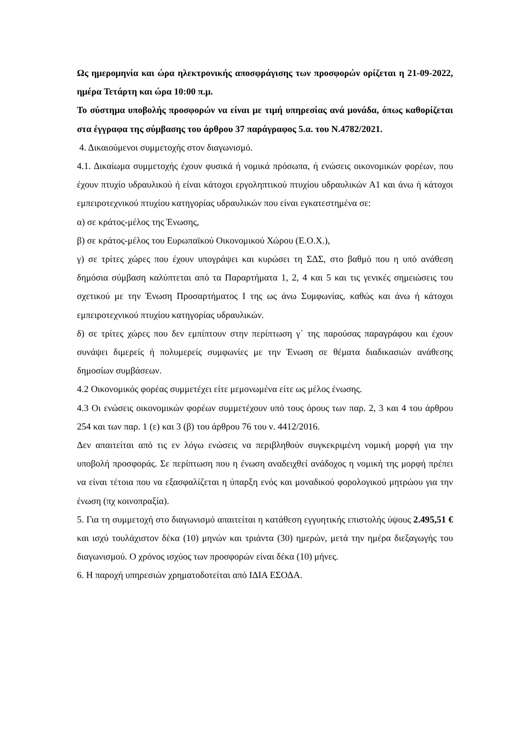Ως ημερομηνία και ώρα ηλεκτρονικής αποσφράγισης των προσφορών ορίζεται η 21-09-2022, ημέρα Τετάρτη και ώρα 10:00 π.μ.
Το σύστημα υποβολής προσφορών να είναι με τιμή υπηρεσίας ανά μονάδα, όπως καθορίζεται στα έγγραφα της σύμβασης του άρθρου 37 παράγραφος 5.α. του Ν.4782/2021.
4. Δικαιούμενοι συμμετοχής στον διαγωνισμό.
4.1. Δικαίωμα συμμετοχής έχουν φυσικά ή νομικά πρόσωπα, ή ενώσεις οικονομικών φορέων, που έχουν πτυχίο υδραυλικού ή είναι κάτοχοι εργοληπτικού πτυχίου υδραυλικών Α1 και άνω ή κάτοχοι εμπειροτεχνικού πτυχίου κατηγορίας υδραυλικών που είναι εγκατεστημένα σε:
α) σε κράτος-μέλος της Ένωσης,
β) σε κράτος-μέλος του Ευρωπαϊκού Οικονομικού Χώρου (Ε.Ο.Χ.),
γ) σε τρίτες χώρες που έχουν υπογράψει και κυρώσει τη ΣΔΣ, στο βαθμό που η υπό ανάθεση δημόσια σύμβαση καλύπτεται από τα Παραρτήματα 1, 2, 4 και 5 και τις γενικές σημειώσεις του σχετικού με την Ένωση Προσαρτήματος I της ως άνω Συμφωνίας, καθώς και άνω ή κάτοχοι εμπειροτεχνικού πτυχίου κατηγορίας υδραυλικών.
δ) σε τρίτες χώρες που δεν εμπίπτουν στην περίπτωση γ΄ της παρούσας παραγράφου και έχουν συνάψει διμερείς ή πολυμερείς συμφωνίες με την Ένωση σε θέματα διαδικασιών ανάθεσης δημοσίων συμβάσεων.
4.2 Οικονομικός φορέας συμμετέχει είτε μεμονωμένα είτε ως μέλος ένωσης.
4.3 Οι ενώσεις οικονομικών φορέων συμμετέχουν υπό τους όρους των παρ. 2, 3 και 4 του άρθρου 254 και των παρ. 1 (ε) και 3 (β) του άρθρου 76 του ν. 4412/2016.
Δεν απαιτείται από τις εν λόγω ενώσεις να περιβληθούν συγκεκριμένη νομική μορφή για την υποβολή προσφοράς. Σε περίπτωση που η ένωση αναδειχθεί ανάδοχος η νομική της μορφή πρέπει να είναι τέτοια που να εξασφαλίζεται η ύπαρξη ενός και μοναδικού φορολογικού μητρώου για την ένωση (πχ κοινοπραξία).
5. Για τη συμμετοχή στο διαγωνισμό απαιτείται η κατάθεση εγγυητικής επιστολής ύψους 2.495,51 € και ισχύ τουλάχιστον δέκα (10) μηνών και τριάντα (30) ημερών, μετά την ημέρα διεξαγωγής του διαγωνισμού. Ο χρόνος ισχύος των προσφορών είναι δέκα (10) μήνες.
6. Η παροχή υπηρεσιών χρηματοδοτείται από ΙΔΙΑ ΕΣΟΔΑ.